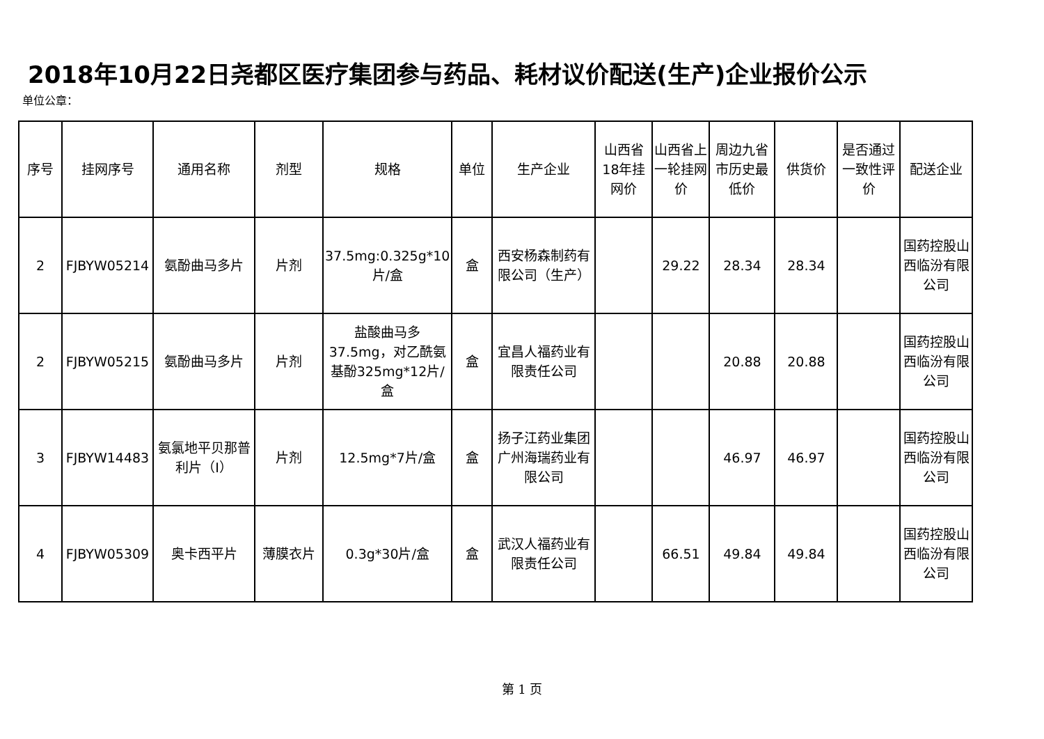2018年10月22日尧都区医疗集团参与药品、耗材议价配送(生产)企业报价公示
单位公章：
| 序号 | 挂网序号 | 通用名称 | 剂型 | 规格 | 单位 | 生产企业 | 山西省18年挂网价 | 山西省上一轮挂网价 | 周边九省市历史最低价 | 供货价 | 是否通过一致性评价 | 配送企业 |
| --- | --- | --- | --- | --- | --- | --- | --- | --- | --- | --- | --- | --- |
| 2 | FJBYW05214 | 氨酚曲马多片 | 片剂 | 37.5mg:0.325g*10片/盒 | 盒 | 西安杨森制药有限公司（生产） | | 29.22 | 28.34 | 28.34 | | 国药控股山西临汾有限公司 |
| 2 | FJBYW05215 | 氨酚曲马多片 | 片剂 | 盐酸曲马多37.5mg，对乙酰氨基酚325mg*12片/盒 | 盒 | 宜昌人福药业有限责任公司 | | | 20.88 | 20.88 | | 国药控股山西临汾有限公司 |
| 3 | FJBYW14483 | 氨氯地平贝那普利片（I） | 片剂 | 12.5mg*7片/盒 | 盒 | 扬子江药业集团广州海瑞药业有限公司 | | | 46.97 | 46.97 | | 国药控股山西临汾有限公司 |
| 4 | FJBYW05309 | 奥卡西平片 | 薄膜衣片 | 0.3g*30片/盒 | 盒 | 武汉人福药业有限责任公司 | | 66.51 | 49.84 | 49.84 | | 国药控股山西临汾有限公司 |
第 1 页